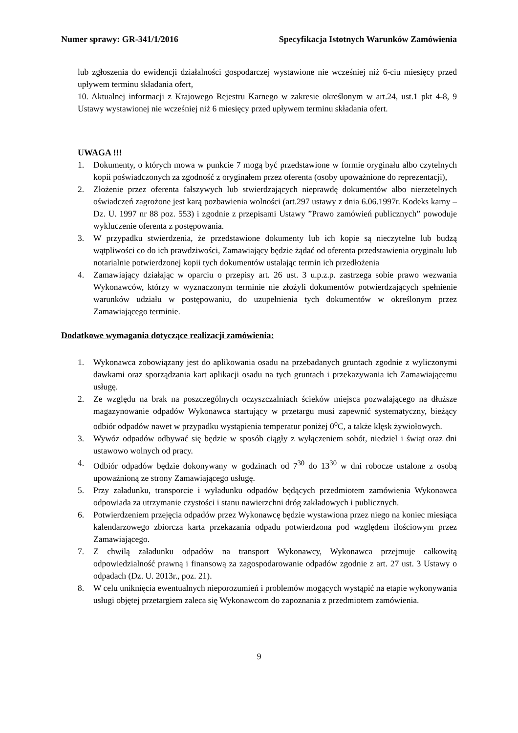Numer sprawy: GR-341/1/2016 Specyfikacja Istotnych Warunków Zamówienia
lub zgłoszenia do ewidencji działalności gospodarczej wystawione nie wcześniej niż 6-ciu miesięcy przed upływem terminu składania ofert,
10. Aktualnej informacji z Krajowego Rejestru Karnego w zakresie określonym w art.24, ust.1 pkt 4-8, 9 Ustawy wystawionej nie wcześniej niż 6 miesięcy przed upływem terminu składania ofert.
UWAGA !!!
1. Dokumenty, o których mowa w punkcie 7 mogą być przedstawione w formie oryginału albo czytelnych kopii poświadczonych za zgodność z oryginałem przez oferenta (osoby upoważnione do reprezentacji),
2. Złożenie przez oferenta fałszywych lub stwierdzających nieprawdę dokumentów albo nierzetelnych oświadczeń zagrożone jest karą pozbawienia wolności (art.297 ustawy z dnia 6.06.1997r. Kodeks karny – Dz. U. 1997 nr 88 poz. 553) i zgodnie z przepisami Ustawy ”Prawo zamówień publicznych” powoduje wykluczenie oferenta z postępowania.
3. W przypadku stwierdzenia, że przedstawione dokumenty lub ich kopie są nieczytelne lub budzą wątpliwości co do ich prawdziwości, Zamawiający będzie żądać od oferenta przedstawienia oryginału lub notarialnie potwierdzonej kopii tych dokumentów ustalając termin ich przedłożenia
4. Zamawiający działając w oparciu o przepisy art. 26 ust. 3 u.p.z.p. zastrzega sobie prawo wezwania Wykonawców, którzy w wyznaczonym terminie nie złożyli dokumentów potwierdzających spełnienie warunków udziału w postępowaniu, do uzupełnienia tych dokumentów w określonym przez Zamawiającego terminie.
Dodatkowe wymagania dotyczące realizacji zamówienia:
1. Wykonawca zobowiązany jest do aplikowania osadu na przebadanych gruntach zgodnie z wyliczonymi dawkami oraz sporządzania kart aplikacji osadu na tych gruntach i przekazywania ich Zamawiającemu usługę.
2. Ze względu na brak na poszczególnych oczyszczalniach ścieków miejsca pozwalającego na dłuższe magazynowanie odpadów Wykonawca startujący w przetargu musi zapewnić systematyczny, bieżący odbiór odpadów nawet w przypadku wystąpienia temperatur poniżej 0<sup>o</sup>C, a także klęsk żywiołowych.
3. Wywóz odpadów odbywać się będzie w sposób ciągły z wyłączeniem sobót, niedziel i świąt oraz dni ustawowo wolnych od pracy.
4. Odbiór odpadów będzie dokonywany w godzinach od 7<sup>30</sup> do 13<sup>30</sup> w dni robocze ustalone z osobą upoważnioną ze strony Zamawiającego usługę.
5. Przy załadunku, transporcie i wyładunku odpadów będących przedmiotem zamówienia Wykonawca odpowiada za utrzymanie czystości i stanu nawierzchni dróg zakładowych i publicznych.
6. Potwierdzeniem przejęcia odpadów przez Wykonawcę będzie wystawiona przez niego na koniec miesiąca kalendarzowego zbiorcza karta przekazania odpadu potwierdzona pod względem ilościowym przez Zamawiającego.
7. Z chwilą załadunku odpadów na transport Wykonawcy, Wykonawca przejmuje całkowitą odpowiedzialność prawną i finansową za zagospodarowanie odpadów zgodnie z art. 27 ust. 3 Ustawy o odpadach (Dz. U. 2013r., poz. 21).
8. W celu uniknięcia ewentualnych nieporozumień i problemów mogących wystąpić na etapie wykonywania usługi objętej przetargiem zaleca się Wykonawcom do zapoznania z przedmiotem zamówienia.
9